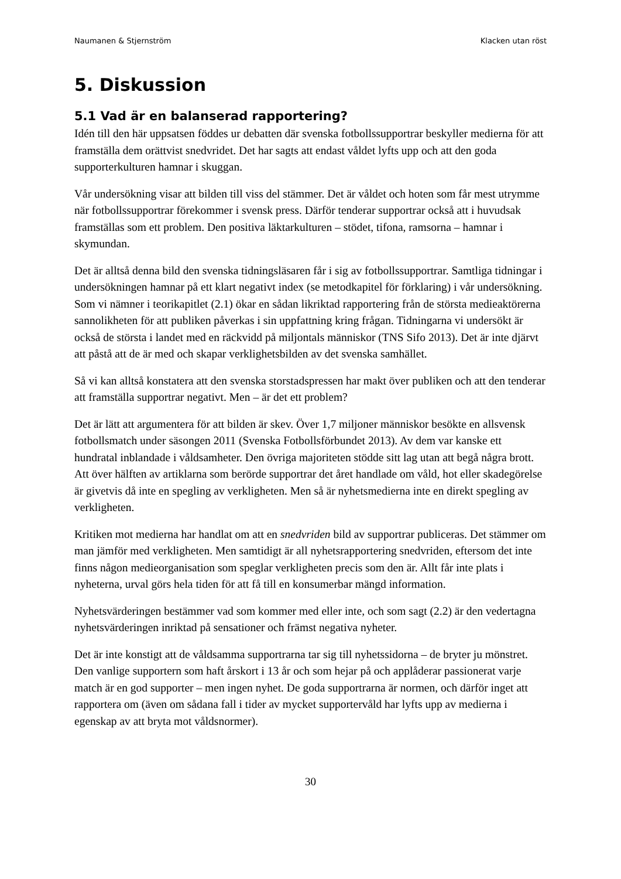Naumanen & Stjernström Klacken utan röst
5. Diskussion
5.1 Vad är en balanserad rapportering?
Idén till den här uppsatsen föddes ur debatten där svenska fotbollssupportrar beskyller medierna för att framställa dem orättvist snedvridet. Det har sagts att endast våldet lyfts upp och att den goda supporterkulturen hamnar i skuggan.
Vår undersökning visar att bilden till viss del stämmer. Det är våldet och hoten som får mest utrymme när fotbollssupportrar förekommer i svensk press. Därför tenderar supportrar också att i huvudsak framställas som ett problem. Den positiva läktarkulturen – stödet, tifona, ramsorna – hamnar i skymundan.
Det är alltså denna bild den svenska tidningsläsaren får i sig av fotbollssupportrar. Samtliga tidningar i undersökningen hamnar på ett klart negativt index (se metodkapitel för förklaring) i vår undersökning. Som vi nämner i teorikapitlet (2.1) ökar en sådan likriktad rapportering från de största medieaktörerna sannolikheten för att publiken påverkas i sin uppfattning kring frågan. Tidningarna vi undersökt är också de största i landet med en räckvidd på miljontals människor (TNS Sifo 2013). Det är inte djärvt att påstå att de är med och skapar verklighetsbilden av det svenska samhället.
Så vi kan alltså konstatera att den svenska storstadspressen har makt över publiken och att den tenderar att framställa supportrar negativt. Men – är det ett problem?
Det är lätt att argumentera för att bilden är skev. Över 1,7 miljoner människor besökte en allsvensk fotbollsmatch under säsongen 2011 (Svenska Fotbollsförbundet 2013). Av dem var kanske ett hundratal inblandade i våldsamheter. Den övriga majoriteten stödde sitt lag utan att begå några brott. Att över hälften av artiklarna som berörde supportrar det året handlade om våld, hot eller skadegörelse är givetvis då inte en spegling av verkligheten. Men så är nyhetsmedierna inte en direkt spegling av verkligheten.
Kritiken mot medierna har handlat om att en snedvriden bild av supportrar publiceras. Det stämmer om man jämför med verkligheten. Men samtidigt är all nyhetsrapportering snedvriden, eftersom det inte finns någon medieorganisation som speglar verkligheten precis som den är. Allt får inte plats i nyheterna, urval görs hela tiden för att få till en konsumerbar mängd information.
Nyhetsvärderingen bestämmer vad som kommer med eller inte, och som sagt (2.2) är den vedertagna nyhetsvärderingen inriktad på sensationer och främst negativa nyheter.
Det är inte konstigt att de våldsamma supportrarna tar sig till nyhetssidorna – de bryter ju mönstret. Den vanlige supportern som haft årskort i 13 år och som hejar på och applåderar passionerat varje match är en god supporter – men ingen nyhet. De goda supportrarna är normen, och därför inget att rapportera om (även om sådana fall i tider av mycket supportervåld har lyfts upp av medierna i egenskap av att bryta mot våldsnormer).
30